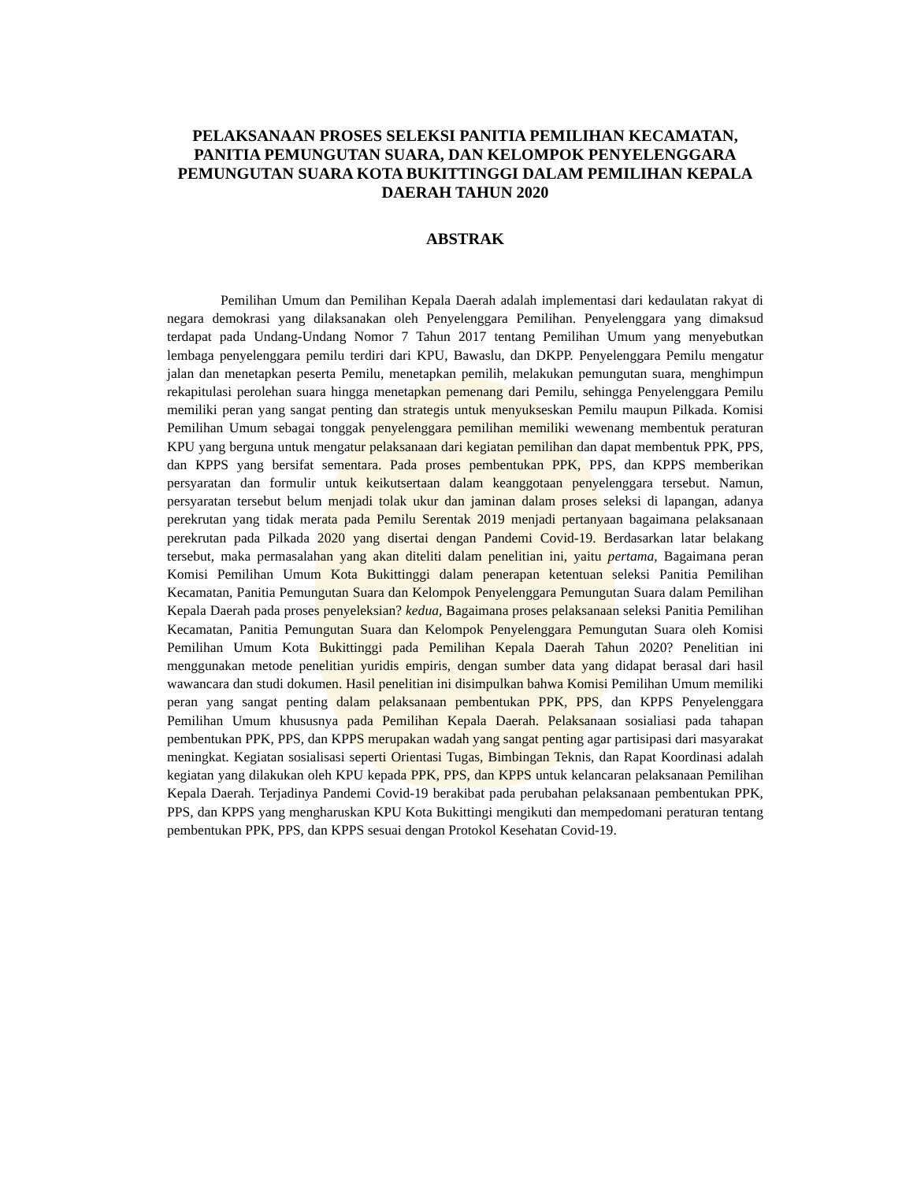PELAKSANAAN PROSES SELEKSI PANITIA PEMILIHAN KECAMATAN, PANITIA PEMUNGUTAN SUARA, DAN KELOMPOK PENYELENGGARA PEMUNGUTAN SUARA KOTA BUKITTINGGI DALAM PEMILIHAN KEPALA DAERAH TAHUN 2020
ABSTRAK
Pemilihan Umum dan Pemilihan Kepala Daerah adalah implementasi dari kedaulatan rakyat di negara demokrasi yang dilaksanakan oleh Penyelenggara Pemilihan. Penyelenggara yang dimaksud terdapat pada Undang-Undang Nomor 7 Tahun 2017 tentang Pemilihan Umum yang menyebutkan lembaga penyelenggara pemilu terdiri dari KPU, Bawaslu, dan DKPP. Penyelenggara Pemilu mengatur jalan dan menetapkan peserta Pemilu, menetapkan pemilih, melakukan pemungutan suara, menghimpun rekapitulasi perolehan suara hingga menetapkan pemenang dari Pemilu, sehingga Penyelenggara Pemilu memiliki peran yang sangat penting dan strategis untuk menyukseskan Pemilu maupun Pilkada. Komisi Pemilihan Umum sebagai tonggak penyelenggara pemilihan memiliki wewenang membentuk peraturan KPU yang berguna untuk mengatur pelaksanaan dari kegiatan pemilihan dan dapat membentuk PPK, PPS, dan KPPS yang bersifat sementara. Pada proses pembentukan PPK, PPS, dan KPPS memberikan persyaratan dan formulir untuk keikutsertaan dalam keanggotaan penyelenggara tersebut. Namun, persyaratan tersebut belum menjadi tolak ukur dan jaminan dalam proses seleksi di lapangan, adanya perekrutan yang tidak merata pada Pemilu Serentak 2019 menjadi pertanyaan bagaimana pelaksanaan perekrutan pada Pilkada 2020 yang disertai dengan Pandemi Covid-19. Berdasarkan latar belakang tersebut, maka permasalahan yang akan diteliti dalam penelitian ini, yaitu pertama, Bagaimana peran Komisi Pemilihan Umum Kota Bukittinggi dalam penerapan ketentuan seleksi Panitia Pemilihan Kecamatan, Panitia Pemungutan Suara dan Kelompok Penyelenggara Pemungutan Suara dalam Pemilihan Kepala Daerah pada proses penyeleksian? kedua, Bagaimana proses pelaksanaan seleksi Panitia Pemilihan Kecamatan, Panitia Pemungutan Suara dan Kelompok Penyelenggara Pemungutan Suara oleh Komisi Pemilihan Umum Kota Bukittinggi pada Pemilihan Kepala Daerah Tahun 2020? Penelitian ini menggunakan metode penelitian yuridis empiris, dengan sumber data yang didapat berasal dari hasil wawancara dan studi dokumen. Hasil penelitian ini disimpulkan bahwa Komisi Pemilihan Umum memiliki peran yang sangat penting dalam pelaksanaan pembentukan PPK, PPS, dan KPPS Penyelenggara Pemilihan Umum khususnya pada Pemilihan Kepala Daerah. Pelaksanaan sosialiasi pada tahapan pembentukan PPK, PPS, dan KPPS merupakan wadah yang sangat penting agar partisipasi dari masyarakat meningkat. Kegiatan sosialisasi seperti Orientasi Tugas, Bimbingan Teknis, dan Rapat Koordinasi adalah kegiatan yang dilakukan oleh KPU kepada PPK, PPS, dan KPPS untuk kelancaran pelaksanaan Pemilihan Kepala Daerah. Terjadinya Pandemi Covid-19 berakibat pada perubahan pelaksanaan pembentukan PPK, PPS, dan KPPS yang mengharuskan KPU Kota Bukittingi mengikuti dan mempedomani peraturan tentang pembentukan PPK, PPS, dan KPPS sesuai dengan Protokol Kesehatan Covid-19.